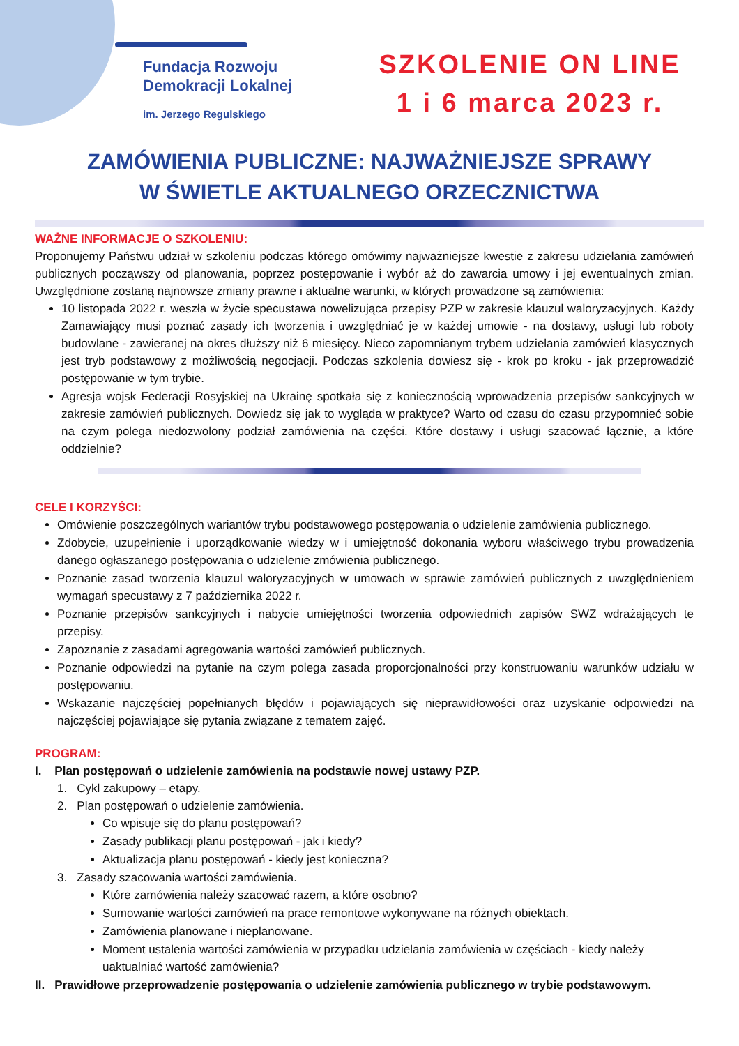Fundacja Rozwoju
Demokracji Lokalnej
im. Jerzego Regulskiego
SZKOLENIE ON LINE
1 i 6 marca 2023 r.
ZAMÓWIENIA PUBLICZNE: NAJWAŻNIEJSZE SPRAWY
W ŚWIETLE AKTUALNEGO ORZECZNICTWA
WAŻNE INFORMACJE O SZKOLENIU:
Proponujemy Państwu udział w szkoleniu podczas którego omówimy najważniejsze kwestie z zakresu udzielania zamówień publicznych począwszy od planowania, poprzez postępowanie i wybór aż do zawarcia umowy i jej ewentualnych zmian. Uwzględnione zostaną najnowsze zmiany prawne i aktualne warunki, w których prowadzone są zamówienia:
10 listopada 2022 r. weszła w życie specustawa nowelizująca przepisy PZP w zakresie klauzul waloryzacyjnych. Każdy Zamawiający musi poznać zasady ich tworzenia i uwzględniać je w każdej umowie - na dostawy, usługi lub roboty budowlane - zawieranej na okres dłuższy niż 6 miesięcy. Nieco zapomnianym trybem udzielania zamówień klasycznych jest tryb podstawowy z możliwością negocjacji. Podczas szkolenia dowiesz się - krok po kroku - jak przeprowadzić postępowanie w tym trybie.
Agresja wojsk Federacji Rosyjskiej na Ukrainę spotkała się z koniecznością wprowadzenia przepisów sankcyjnych w zakresie zamówień publicznych. Dowiedz się jak to wygląda w praktyce? Warto od czasu do czasu przypomnieć sobie na czym polega niedozwolony podział zamówienia na części. Które dostawy i usługi szacować łącznie, a które oddzielnie?
CELE I KORZYŚCI:
Omówienie poszczególnych wariantów trybu podstawowego postępowania o udzielenie zamówienia publicznego.
Zdobycie, uzupełnienie i uporządkowanie wiedzy w i umiejętność dokonania wyboru właściwego trybu prowadzenia danego ogłaszanego postępowania o udzielenie zmówienia publicznego.
Poznanie zasad tworzenia klauzul waloryzacyjnych w umowach w sprawie zamówień publicznych z uwzględnieniem wymagań specustawy z 7 października 2022 r.
Poznanie przepisów sankcyjnych i nabycie umiejętności tworzenia odpowiednich zapisów SWZ wdrażających te przepisy.
Zapoznanie z zasadami agregowania wartości zamówień publicznych.
Poznanie odpowiedzi na pytanie na czym polega zasada proporcjonalności przy konstruowaniu warunków udziału w postępowaniu.
Wskazanie najczęściej popełnianych błędów i pojawiających się nieprawidłowości oraz uzyskanie odpowiedzi na najczęściej pojawiające się pytania związane z tematem zajęć.
PROGRAM:
I. Plan postępowań o udzielenie zamówienia na podstawie nowej ustawy PZP.
1. Cykl zakupowy – etapy.
2. Plan postępowań o udzielenie zamówienia.
Co wpisuje się do planu postępowań?
Zasady publikacji planu postępowań - jak i kiedy?
Aktualizacja planu postępowań - kiedy jest konieczna?
3. Zasady szacowania wartości zamówienia.
Które zamówienia należy szacować razem, a które osobno?
Sumowanie wartości zamówień na prace remontowe wykonywane na różnych obiektach.
Zamówienia planowane i nieplanowane.
Moment ustalenia wartości zamówienia w przypadku udzielania zamówienia w częściach - kiedy należy uaktualniać wartość zamówienia?
II. Prawidłowe przeprowadzenie postępowania o udzielenie zamówienia publicznego w trybie podstawowym.